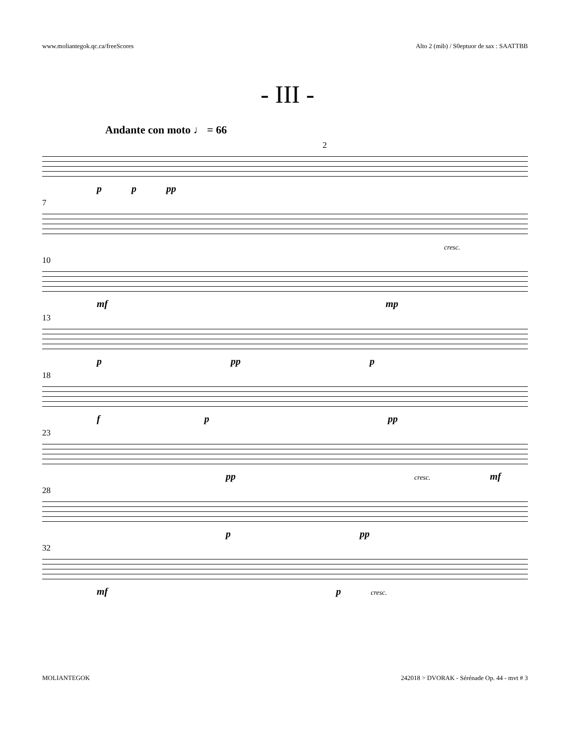www.moliantegok.qc.ca/freeScores Alto 2 (mib) / S0eptuor de sax : SAATTBB
- III -
Andante con moto ♩ = 66
2
p p pp
7
cresc.
10
mf mp
13
p pp p
18
f p pp
23
pp cresc. mf
28
p pp
32
mf p cresc.
MOLIANTEGOK 242018 > DVORAK - Sérénade Op. 44 - mvt # 3